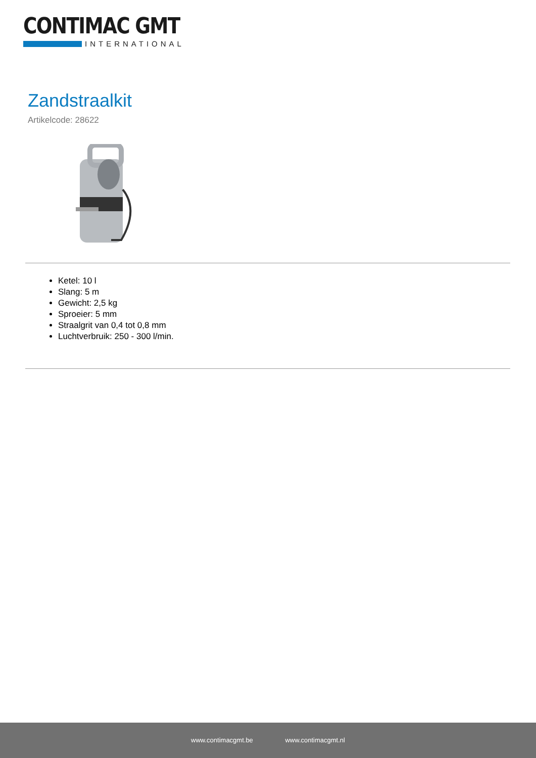CONTIMAC GMT
INTERNATIONAL
Zandstraalkit
Artikelcode: 28622
Ketel: 10 l
Slang: 5 m
Gewicht: 2,5 kg
Sproeier: 5 mm
Straalgrit van 0,4 tot 0,8 mm
Luchtverbruik: 250 - 300 l/min.
www.contimacgmt.be www.contimacgmt.nl